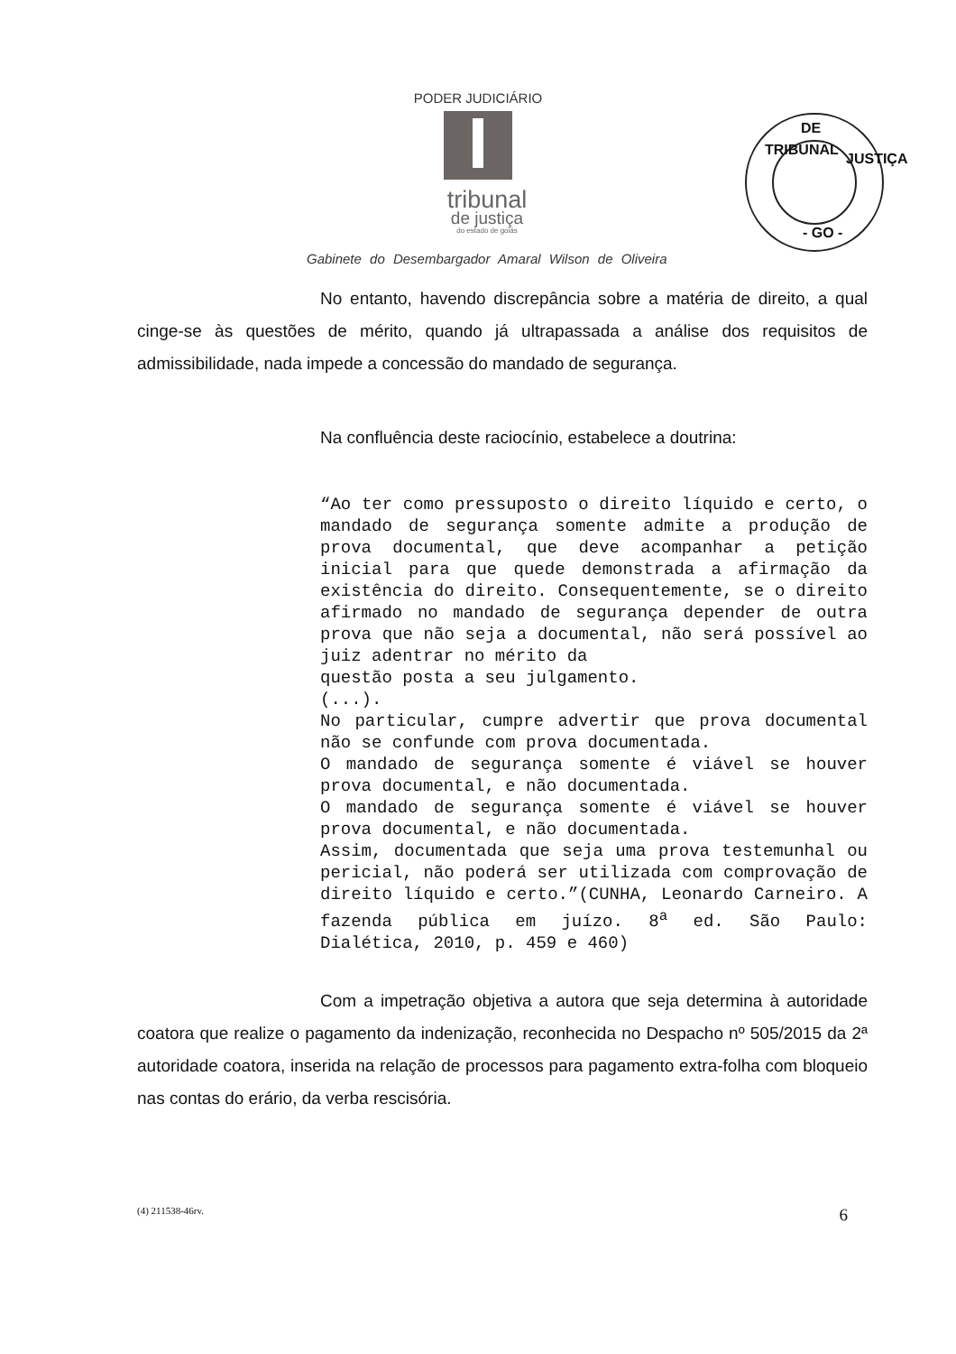PODER JUDICIÁRIO
tribunal
de justiça
do estado de goiás
DE
TRIBUNAL
JUSTIÇA
- GO -
Gabinete do Desembargador Amaral Wilson de Oliveira
No entanto, havendo discrepância sobre a matéria de direito, a qual cinge-se às questões de mérito, quando já ultrapassada a análise dos requisitos de admissibilidade, nada impede a concessão do mandado de segurança.
Na confluência deste raciocínio, estabelece a doutrina:
“Ao ter como pressuposto o direito líquido e certo, o mandado de segurança somente admite a produção de prova documental, que deve acompanhar a petição inicial para que quede demonstrada a afirmação da existência do direito. Consequentemente, se o direito afirmado no mandado de segurança depender de outra prova que não seja a documental, não será possível ao juiz adentrar no mérito da
questão posta a seu julgamento.
(...).
No particular, cumpre advertir que prova documental não se confunde com prova documentada.
O mandado de segurança somente é viável se houver prova documental, e não documentada.
O mandado de segurança somente é viável se houver prova documental, e não documentada.
Assim, documentada que seja uma prova testemunhal ou pericial, não poderá ser utilizada com comprovação de direito líquido e certo.”(CUNHA, Leonardo Carneiro. A fazenda pública em juízo. 8<sup>a</sup> ed. São Paulo: Dialética, 2010, p. 459 e 460)
Com a impetração objetiva a autora que seja determina à autoridade coatora que realize o pagamento da indenização, reconhecida no Despacho nº 505/2015 da 2ª autoridade coatora, inserida na relação de processos para pagamento extra-folha com bloqueio nas contas do erário, da verba rescisória.
(4) 211538-46rv. 6